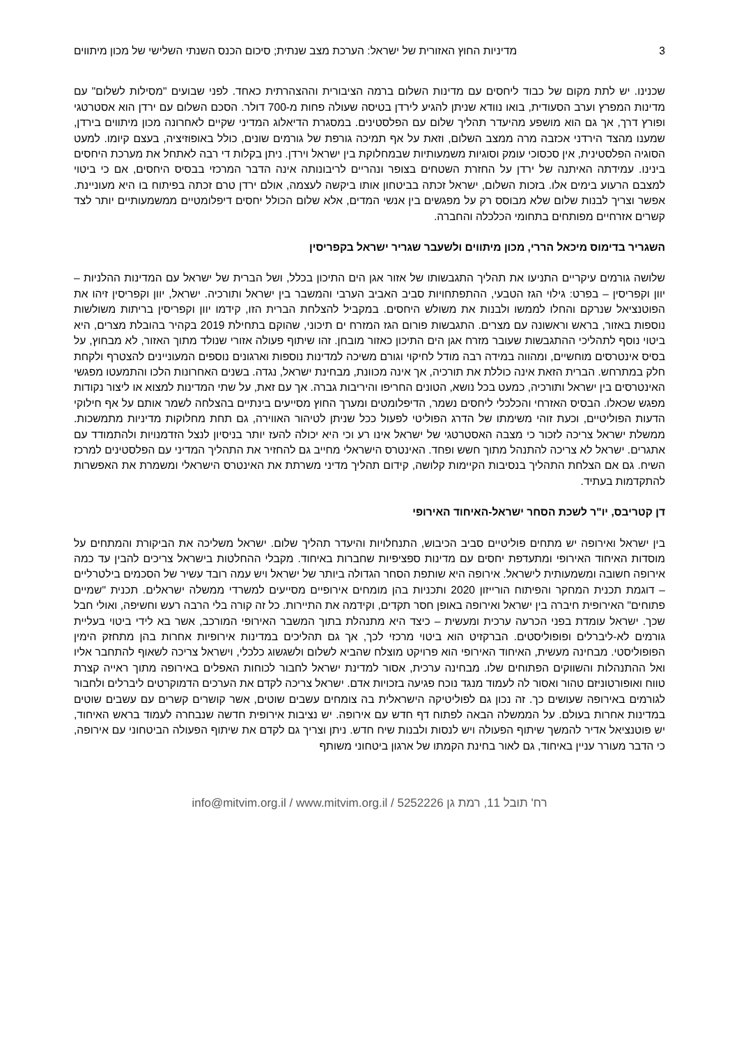3 מדיניות החוץ האזורית של ישראל: הערכת מצב שנתית; סיכום הכנס השנתי השלישי של מכון מיתווים
שכנינו. יש לתת מקום של כבוד ליחסים עם מדינות השלום ברמה הציבורית וההצהרתית כאחד. לפני שבועים "מסילות לשלום" עם מדינות המפרץ וערב הסעודית, בואו נוודא שניתן להגיע לירדן בטיסה שעולה פחות מ-700 דולר. הסכם השלום עם ירדן הוא אסטרטגי ופורץ דרך, אך גם הוא מושפע מהיעדר תהליך שלום עם הפלסטינים. במסגרת הדיאלוג המדיני שקיים לאחרונה מכון מיתווים בירדן, שמענו מהצד הירדני אכזבה מרה ממצב השלום, וזאת על אף תמיכה גורפת של גורמים שונים, כולל באופוזיציה, בעצם קיומו. למעט הסוגיה הפלסטינית, אין סכסוכי עומק וסוגיות משמעותיות שבמחלוקת בין ישראל וירדן. ניתן בקלות די רבה לאתחל את מערכת היחסים בינינו. עמידתה האיתנה של ירדן על החזרת השטחים בצופר ונהריים לריבונותה אינה הדבר המרכזי בבסיס היחסים, אם כי ביטוי למצבם הרעוע בימים אלו. בזכות השלום, ישראל זכתה בביטחון אותו ביקשה לעצמה, אולם ירדן טרם זכתה בפיתוח בו היא מעוניינת. אפשר וצריך לבנות שלום שלא מבוסס רק על מפגשים בין אנשי המדים, אלא שלום הכולל יחסים דיפלומטיים ממשמעותיים יותר לצד קשרים אזרחיים מפותחים בתחומי הכלכלה והחברה.
השגריר בדימוס מיכאל הררי, מכון מיתווים ולשעבר שגריר ישראל בקפריסין
שלושה גורמים עיקריים התניעו את תהליך התגבשותו של אזור אגן הים התיכון בכלל, ושל הברית של ישראל עם המדינות ההלניות – יוון וקפריסין – בפרט: גילוי הגז הטבעי, ההתפתחויות סביב האביב הערבי והמשבר בין ישראל ותורכיה. ישראל, יוון וקפריסין זיהו את הפוטנציאל שנרקם והחלו לממשו ולבנות את משולש היחסים. במקביל להצלחת הברית הזו, קידמו יוון וקפריסין בריתות משולשות נוספות באזור, בראש וראשונה עם מצרים. התגבשות פורום הגז המזרח ים תיכוני, שהוקם בתחילת 2019 בקהיר בהובלת מצרים, היא ביטוי נוסף לתהליכי ההתגבשות שעובר מזרח אגן הים התיכון כאזור מובחן. זהו שיתוף פעולה אזורי שנולד מתוך האזור, לא מבחוץ, על בסיס אינטרסים מוחשיים, ומהווה במידה רבה מודל לחיקוי וגורם משיכה למדינות נוספות וארגונים נוספים המעוניינים להצטרף ולקחת חלק במתרחש. הברית הזאת אינה כוללת את תורכיה, אך אינה מכוונת, מבחינת ישראל, נגדה. בשנים האחרונות הלכו והתמעטו מפגשי האינטרסים בין ישראל ותורכיה, כמעט בכל נושא, הטונים החריפו והיריבות גברה. אך עם זאת, על שתי המדינות למצוא או ליצור נקודות מפגש שכאלו. הבסיס האזרחי והכלכלי ליחסים נשמר, הדיפלומטים ומערך החוץ מסייעים בינתיים בהצלחה לשמר אותם על אף חילוקי הדעות הפוליטיים, וכעת זוהי משימתו של הדרג הפוליטי לפעול ככל שניתן לטיהור האווירה, גם תחת מחלוקות מדיניות מתמשכות. ממשלת ישראל צריכה לזכור כי מצבה האסטרטגי של ישראל אינו רע וכי היא יכולה להעז יותר בניסיון לנצל הזדמנויות ולהתמודד עם אתגרים. ישראל לא צריכה להתנהל מתוך חשש ופחד. האינטרס הישראלי מחייב גם להחזיר את התהליך המדיני עם הפלסטינים למרכז השיח. גם אם הצלחת התהליך בנסיבות הקיימות קלושה, קידום תהליך מדיני משרתת את האינטרס הישראלי ומשמרת את האפשרות להתקדמות בעתיד.
דן קטריבס, יו"ר לשכת הסחר ישראל-האיחוד האירופי
בין ישראל ואירופה יש מתחים פוליטיים סביב הכיבוש, התנחלויות והיעדר תהליך שלום. ישראל משליכה את הביקורת והמתחים על מוסדות האיחוד האירופי ומתעדפת יחסים עם מדינות ספציפיות שחברות באיחוד. מקבלי ההחלטות בישראל צריכים להבין עד כמה אירופה חשובה ומשמעותית לישראל. אירופה היא שותפת הסחר הגדולה ביותר של ישראל ויש עמה רובד עשיר של הסכמים בילטרליים – דוגמת תכנית המחקר והפיתוח הורייזון 2020 ותכניות בהן מומחים אירופיים מסייעים למשרדי ממשלה ישראלים. תכנית "שמיים פתוחים" האירופית חיברה בין ישראל ואירופה באופן חסר תקדים, וקידמה את התיירות. כל זה קורה בלי הרבה רעש וחשיפה, ואולי חבל שכך. ישראל עומדת בפני הכרעה ערכית ומעשית – כיצד היא מתנהלת בתוך המשבר האירופי המורכב, אשר בא לידי ביטוי בעליית גורמים לא-ליברלים ופופוליסטים. הברקזיט הוא ביטוי מרכזי לכך, אך גם תהליכים במדינות אירופיות אחרות בהן מתחזק הימין הפופוליסטי. מבחינה מעשית, האיחוד האירופי הוא פרויקט מוצלח שהביא לשלום ולשגשוג כלכלי, וישראל צריכה לשאוף להתחבר אליו ואל ההתנהלות והשווקים הפתוחים שלו. מבחינה ערכית, אסור למדינת ישראל לחבור לכוחות האפלים באירופה מתוך ראייה קצרת טווח ואופורטוניזם טהור ואסור לה לעמוד מנגד נוכח פגיעה בזכויות אדם. ישראל צריכה לקדם את הערכים הדמוקרטים ליברלים ולחבור לגורמים באירופה שעושים כך. זה נכון גם לפוליטיקה הישראלית בה צומחים עשבים שוטים, אשר קושרים קשרים עם עשבים שוטים במדינות אחרות בעולם. על הממשלה הבאה לפתוח דף חדש עם אירופה. יש נציבות אירופית חדשה שנבחרה לעמוד בראש האיחוד, יש פוטנציאל אדיר להמשך שיתוף הפעולה ויש לנסות ולבנות שיח חדש. ניתן וצריך גם לקדם את שיתוף הפעולה הביטחוני עם אירופה, כי הדבר מעורר עניין באיחוד, גם לאור בחינת הקמתו של ארגון ביטחוני משותף
info@mitvim.org.il / www.mitvim.org.il / רח' תובל 11, רמת גן 5252226